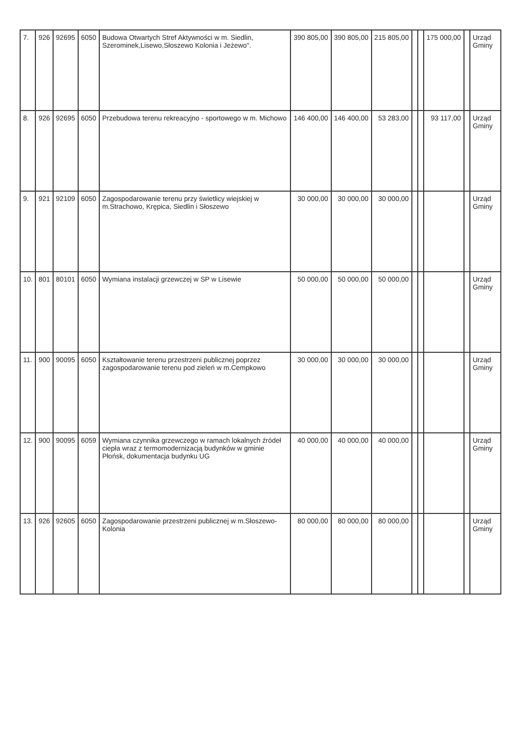| 7. | 926 | 92695 | 6050 | Budowa Otwartych Stref Aktywności w m. Siedlin, Szerominek,Lisewo,Słoszewo Kolonia i Jeżewo". | 390 805,00 | 390 805,00 | 215 805,00 | | | 175 000,00 | | Urząd Gminy |
| 8. | 926 | 92695 | 6050 | Przebudowa terenu rekreacyjno - sportowego w m. Michowo | 146 400,00 | 146 400,00 | 53 283,00 | | | 93 117,00 | | Urząd Gminy |
| 9. | 921 | 92109 | 6050 | Zagospodarowanie terenu przy świetlicy wiejskiej w m.Strachowo, Krępica, Siedlin i Słoszewo | 30 000,00 | 30 000,00 | 30 000,00 | | | | | Urząd Gminy |
| 10. | 801 | 80101 | 6050 | Wymiana instalacji grzewczej w SP w Lisewie | 50 000,00 | 50 000,00 | 50 000,00 | | | | | Urząd Gminy |
| 11. | 900 | 90095 | 6050 | Kształtowanie terenu przestrzeni publicznej poprzez zagospodarowanie terenu pod zieleń w m.Cempkowo | 30 000,00 | 30 000,00 | 30 000,00 | | | | | Urząd Gminy |
| 12. | 900 | 90095 | 6059 | Wymiana czynnika grzewczego w ramach lokalnych źródeł ciepła wraz z termomodernizacją budynków w gminie Płońsk, dokumentacja budynku UG | 40 000,00 | 40 000,00 | 40 000,00 | | | | | Urząd Gminy |
| 13. | 926 | 92605 | 6050 | Zagospodarowanie przestrzeni publicznej w m.Słoszewo-Kolonia | 80 000,00 | 80 000,00 | 80 000,00 | | | | | Urząd Gminy |